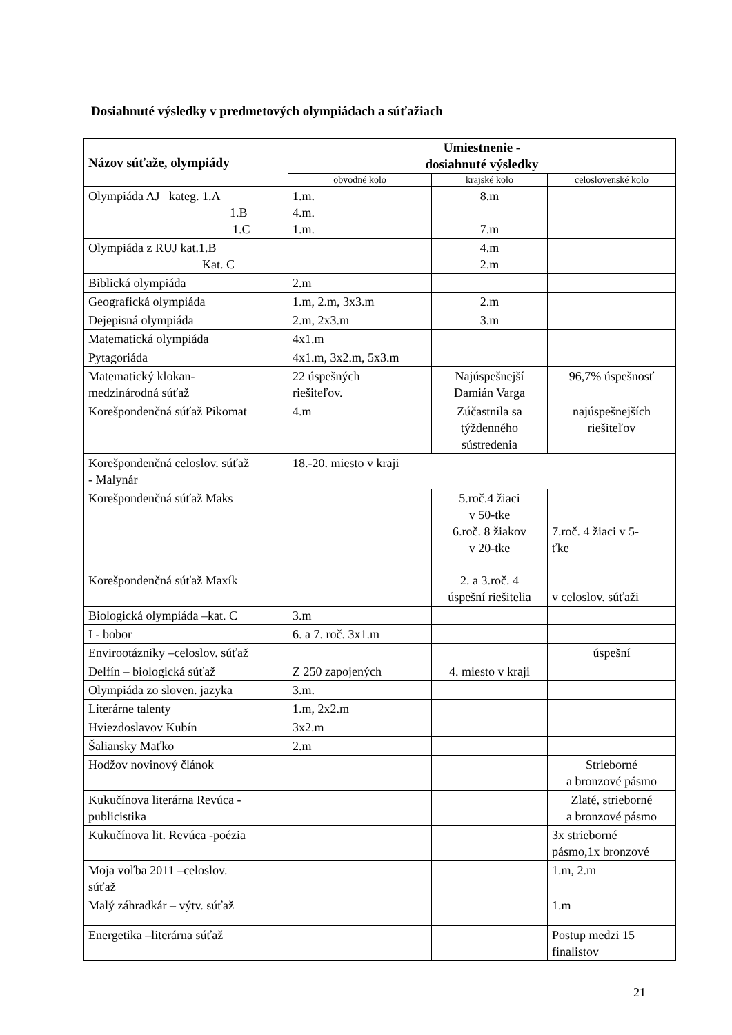Dosiahnuté výsledky v predmetových olympiádach a súťažiach
| Názov súťaže, olympiády | Umiestnenie - dosiahnuté výsledky | | |
| --- | --- | --- | --- |
| | obvodné kolo | krajské kolo | celoslovenské kolo |
| Olympiáda AJ kateg. 1.A 1.B 1.C | 1.m. 4.m. 1.m. | 8.m 7.m | |
| Olympiáda z RUJ kat.1.B Kat. C | | 4.m 2.m | |
| Biblická olympiáda | 2.m | | |
| Geografická olympiáda | 1.m, 2.m, 3x3.m | 2.m | |
| Dejepisná olympiáda | 2.m, 2x3.m | 3.m | |
| Matematická olympiáda | 4x1.m | | |
| Pytagoriáda | 4x1.m, 3x2.m, 5x3.m | | |
| Matematický klokan- medzinárodná súťaž | 22 úspešných riešiteľov. | Najúspešnejší Damián Varga | 96,7% úspešnosť |
| Korešpondenčná súťaž Pikomat | 4.m | Zúčastnila sa týždenného sústredenia | najúspešnejších riešiteľov |
| Korešpondenčná celoslov. súťaž - Malynár | 18.-20. miesto v kraji | | |
| Korešpondenčná súťaž Maks | | 5.roč.4 žiaci v 50-tke 6.roč. 8 žiakov v 20-tke | 7.roč. 4 žiaci v 5- ťke |
| Korešpondenčná súťaž Maxík | | 2. a 3.roč. 4 úspešní riešitelia | v celoslov. súťaži |
| Biologická olympiáda –kat. C | 3.m | | |
| I - bobor | 6. a 7. roč. 3x1.m | | |
| Envirootázniky –celoslov. súťaž | | | úspešní |
| Delfín – biologická súťaž | Z 250 zapojených | 4. miesto v kraji | |
| Olympiáda zo sloven. jazyka | 3.m. | | |
| Literárne talenty | 1.m, 2x2.m | | |
| Hviezdoslavov Kubín | 3x2.m | | |
| Šaliansky Maťko | 2.m | | |
| Hodžov novinový článok | | | Strieborné a bronzové pásmo |
| Kukučínova literárna Revúca - publicistika | | | Zlaté, strieborné a bronzové pásmo |
| Kukučínova lit. Revúca -poézia | | | 3x strieborné pásmo,1x bronzové |
| Moja voľba 2011 –celoslov. súťaž | | | 1.m, 2.m |
| Malý záhradkár – výtv. súťaž | | | 1.m |
| Energetika –literárna súťaž | | | Postup medzi 15 finalistov |
21